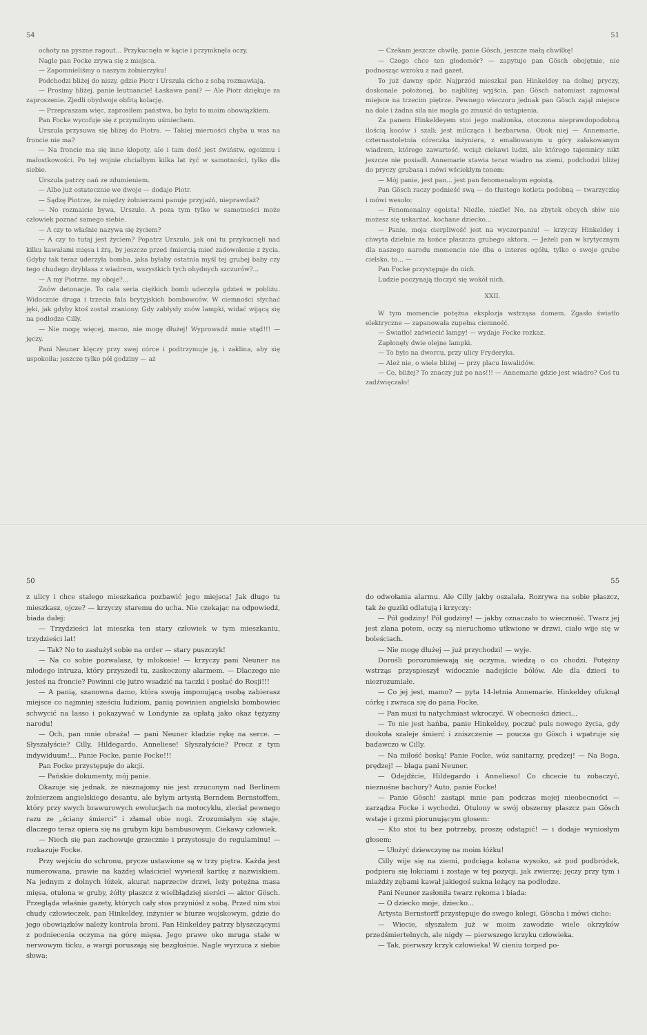54
ochoty na pyszne ragout... Przykucnęła w kącie i przymknęła oczy.
Nagle pan Focke zrywa się z miejsca.
— Zapomnieliśmy o naszym żołnierzyku!
Podchodzi bliżej do niszy, gdzie Piotr i Urszula cicho z sobą rozmawiają.
— Prosimy bliżej, panie leutnancie! Łaskawa pani? — Ale Piotr dziękuje za zaproszenie. Zjedli obydwoje obfitą kolację.
— Przepraszam więc, zaprosiłem państwa, bo było to moim obowiązkiem.
Pan Focke wycofuje się z przymilnym uśmiechem.
Urszula przysuwa się bliżej do Piotra. — Takiej mierności chyba u was na froncie nie ma?
— Na froncie ma się inne kłopoty, ale i tam dość jest świństw, egoizmu i małostkowości. Po tej wojnie chciałbym kilka lat żyć w samotności, tylko dla siebie.
Urszula patrzy nań ze zdumieniem.
— Albo już ostatecznie we dwoje — dodaje Piotr.
— Sądzę Piotrze, że między żołnierzami panuje przyjaźń, nieprawdaż?
— No rozmaicie bywa, Urszulo. A poza tym tylko w samotności może człowiek poznać samego siebie.
— A czy to właśnie nazywa się życiem?
— A czy to tutaj jest życiem? Popatrz Urszulo, jak oni tu przykucnęli nad kilku kawałami mięsa i żrą, by jeszcze przed śmiercią mieć zadowolenie z życia. Gdyby tak teraz uderzyła bomba, jaka byłaby ostatnia myśl tej grubej baby czy tego chudego dryblasa z wiadrem, wszystkich tych ohydnych szczurów?...
— A my Piotrze, my oboje?...
Znów detonacje. To cała seria ciężkich bomb uderzyła gdzieś w pobliżu. Widocznie druga i trzecia fala brytyjskich bombowców. W ciemności słychać jęki, jak gdyby ktoś został zraniony. Gdy zabłysły znów lampki, widać wijącą się na podłodze Cilly.
— Nie mogę więcej, mamo, nie mogę dłużej! Wyprowadź mnie stąd!!! — jęczy.
Pani Neuner klęczy przy swej córce i podtrzymuje ją, i zaklina, aby się uspokoiła; jeszcze tylko pół godziny — aż
51
— Czekam jeszcze chwilę, panie Gösch, jeszcze małą chwilkę!
— Czego chce ten głodomór? — zapytuje pan Gösch obojętnie, nie podnosząc wzroku z nad gazet.
To już dawny spór. Najprzód mieszkał pan Hinkeldey na dolnej pryczy, doskonale położonej, bo najbliżej wyjścia, pan Gösch natomiast zajmował miejsce na trzecim piętrze. Pewnego wieczoru jednak pan Gösch zajął miejsce na dole i żadna siła nie mogła go zmusić do ustąpienia.
Za panem Hinkeldeyem stoi jego małżonka, otoczona nieprawdopodobną ilością koców i szali; jest milcząca i bezbarwna. Obok niej — Annemarie, czternastoletnia córeczka inżyniera, z emaliowanym u góry zalakowanym wiadrem, którego zawartość, wciąż ciekawi ludzi, ale którego tajemnicy nikt jeszcze nie posiadł. Annemarie stawia teraz wiadro na ziemi, podchodzi bliżej do pryczy grubasa i mówi wściekłym tonem:
— Mój panie, jest pan... jest pan fenomenalnym egoistą.
Pan Gösch raczy podnieść swą — do tłustego kotleta podobną — twarzyczkę i mówi wesoło:
— Fenomenalny egoista! Nieźle, nieźle! No, na zbytek obcych słów nie możesz się uskarżać, kochane dziecko...
— Panie, moja cierpliwość jest na wyczerpaniu! — krzyczy Hinkeldey i chwyta dzielnie za końce płaszcza grubego aktora. — Jeżeli pan w krytycznym dla naszego narodu momencie nie dba o interes ogółu, tylko o swoje grube cielsko, to... —
Pan Focke przystępuje do nich.
Ludzie poczynają tłoczyć się wokół nich.
XXII.
W tym momencie potężna eksplozja wstrząsa domem. Zgasło światło elektryczne — zapanowała zupełna ciemność.
— Światło! zaświecić lampy! — wydaje Focke rozkaz.
Zapłonęły dwie olejne lampki.
— To było na dworcu, przy ulicy Fryderyka.
— Ależ nie, o wiele bliżej — przy placu Inwalidów.
— Co, bliżej? To znaczy już po nas!!! — Annemarie gdzie jest wiadro? Coś tu zadźwięczało!
50
z ulicy i chce stałego mieszkańca pozbawić jego miejsca! Jak długo tu mieszkasz, ojcze? — krzyczy staremu do ucha. Nie czekając na odpowiedź, biada dalej:
— Trzydzieści lat mieszka ten stary człowiek w tym mieszkaniu, trzydzieści lat!
— Tak? No to zasłużył sobie na order — stary puszczyk!
— Na co sobie pozwalasz, ty młokosie! — krzyczy pani Neuner na młodego intruza, który przyszedł tu, zaskoczony alarmem. — Dlaczego nie jesteś na froncie? Powinni cię jutro wsadzić na taczki i posłać do Rosji!!!
— A panią, szanowna damo, która swoją imponującą osobą zabierasz miejsce co najmniej sześciu ludziom, panią powinien angielski bombowiec schwycić na lasso i pokazywać w Londynie za opłatą jako okaz tężyzny narodu!
— Och, pan mnie obraża! — pani Neuner kładzie rękę na serce. — Słyszałyście? Cilly, Hildegardo, Anneliese! Słyszałyście? Precz z tym indywiduum!... Panie Focke, panie Focke!!!
Pan Focke przystępuje do akcji.
— Pańskie dokumenty, mój panie.
Okazuje się jednak, że nieznajomy nie jest zrzuconym nad Berlinem żołnierzem angielskiego desantu, ale byłym artystą Berndem Bernstoffem, który przy swych brawurowych ewolucjach na motocyklu, zleciał pewnego razu ze „ściany śmierci” i złamał obie nogi. Zrozumiałym się staje, dlaczego teraz opiera się na grubym kiju bambusowym. Ciekawy człowiek.
— Niech się pan zachowuje grzecznie i przystosuje do regulaminu! — rozkazuje Focke.
Przy wejściu do schronu, prycze ustawione są w trzy piętra. Każda jest numerowana, prawie na każdej właściciel wywiesił kartkę z nazwiskiem. Na jednym z dolnych łóżek, akurat naprzeciw drzwi, leży potężna masa mięsa, otulona w gruby, żółty płaszcz z wielbłądziej sierści — aktor Gösch. Przegląda właśnie gazety, których cały stos przyniósł z sobą. Przed nim stoi chudy człowieczek, pan Hinkeldey, inżynier w biurze wojskowym, gdzie do jego obowiązków należy kontrola broni. Pan Hinkeldey patrzy błyszczącymi z podniecenia oczyma na górę mięsa. Jego prawe oko mruga stale w nerwowym ticku, a wargi poruszają się bezgłośnie. Nagle wyrzuca z siebie słowa:
55
do odwołania alarmu. Ale Cilly jakby oszalała. Rozrywa na sobie płaszcz, tak że guziki odlatują i krzyczy:
— Pół godziny! Pół godziny! — jakby oznaczało to wieczność. Twarz jej jest zlana potem, oczy są nieruchomo utkwione w drzwi, ciało wije się w boleściach.
— Nie mogę dłużej — już przychodzi! — wyje.
Dorośli porozumiewają się oczyma, wiedzą o co chodzi. Potężny wstrząs przyspieszył widocznie nadejście bólów. Ale dla dzieci to niezrozumiałe.
— Co jej jest, mamo? — pyta 14-letnia Annemarie. Hinkeldey ofuknął córkę i zwraca się do pana Focke.
— Pan musi tu natychmiast wkroczyć. W obecności dzieci...
— To nie jest hańba, panie Hinkeldey, poczuć puls nowego życia, gdy dookoła szaleje śmierć i zniszczenie — poucza go Gösch i wpatruje się badawczo w Cilly.
— Na miłość boską! Panie Focke, wóz sanitarny, prędzej! — Na Boga, prędzej! — błaga pani Neuner.
— Odejdźcie, Hildegardo i Annelieso! Co chcecie tu zobaczyć, nieznośne bachory? Auto, panie Focke!
— Panie Gösch! zastąpi mnie pan podczas mojej nieobecności — zarządza Focke i wychodzi. Otulony w swój obszerny płaszcz pan Gösch wstaje i grzmi piorunującym głosem:
— Kto stoi tu bez potrzeby, proszę odstąpić! — i dodaje wyniosłym głosem:
— Ułożyć dziewczynę na moim łóżku!
Cilly wije się na ziemi, podciąga kolana wysoko, aż pod podbródek, podpiera się łokciami i zostaje w tej pozycji, jak zwierzę; jęczy przy tym i miażdży zębami kawał jakiegoś sukna leżący na podłodze.
Pani Neuner zasłoniła twarz rękoma i biada:
— O dziecko moje, dziecko...
Artysta Bernstorff przystępuje do swego kolegi, Göscha i mówi cicho:
— Wiecie, słyszałem już w moim zawodzie wiele okrzyków przedśmiertelnych, ale nigdy — pierwszego krzyku człowieka.
— Tak, pierwszy krzyk człowieka! W cieniu torped po-